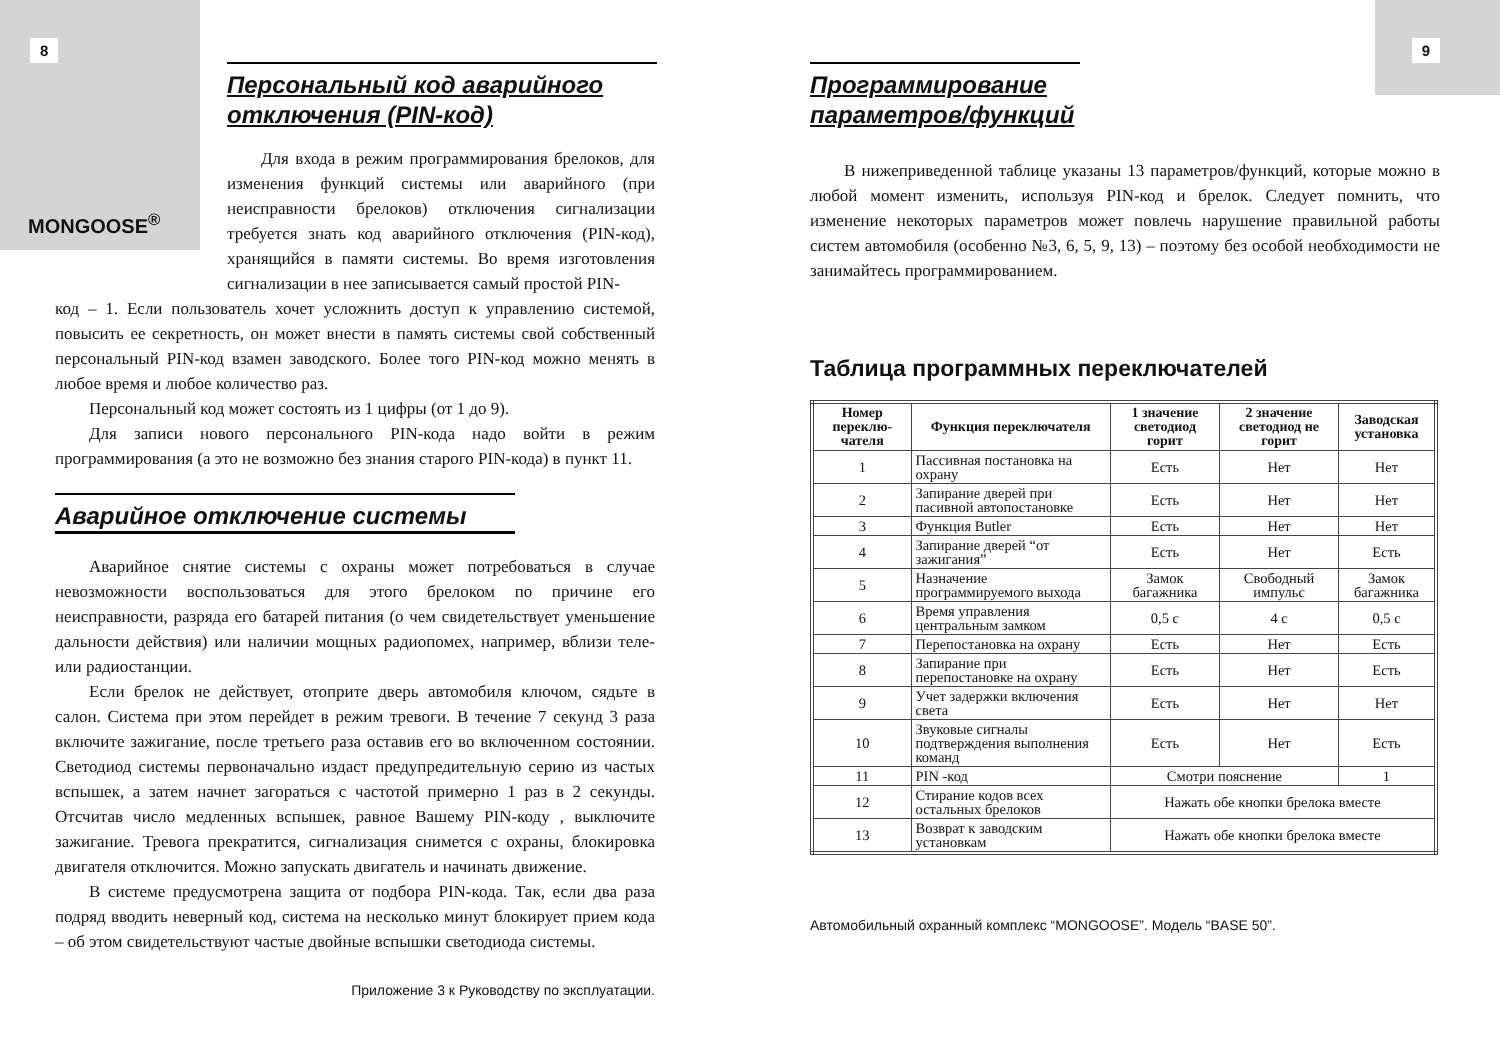8
MONGOOSE<sup>®</sup>
Персональный код аварийного отключения (PIN-код)
Для входа в режим программирования брелоков, для изменения функций системы или аварийного (при неисправности брелоков) отключения сигнализации требуется знать код аварийного отключения (PIN-код), хранящийся в памяти системы. Во время изготовления сигнализации в нее записывается самый простой PIN-
код – 1. Если пользователь хочет усложнить доступ к управлению системой, повысить ее секретность, он может внести в память системы свой собственный персональный PIN-код взамен заводского. Более того PIN-код можно менять в любое время и любое количество раз.
Персональный код может состоять из 1 цифры (от 1 до 9).
Для записи нового персонального PIN-кода надо войти в режим программирования (а это не возможно без знания старого PIN-кода) в пункт 11.
Аварийное отключение системы
Аварийное снятие системы с охраны может потребоваться в случае невозможности воспользоваться для этого брелоком по причине его неисправности, разряда его батарей питания (о чем свидетельствует уменьшение дальности действия) или наличии мощных радиопомех, например, вблизи теле- или радиостанции.
Если брелок не действует, отоприте дверь автомобиля ключом, сядьте в салон. Система при этом перейдет в режим тревоги. В течение 7 секунд 3 раза включите зажигание, после третьего раза оставив его во включенном состоянии. Светодиод системы первоначально издаст предупредительную серию из частых вспышек, а затем начнет загораться с частотой примерно 1 раз в 2 секунды. Отсчитав число медленных вспышек, равное Вашему PIN-коду , выключите зажигание. Тревога прекратится, сигнализация снимется с охраны, блокировка двигателя отключится. Можно запускать двигатель и начинать движение.
В системе предусмотрена защита от подбора PIN-кода. Так, если два раза подряд вводить неверный код, система на несколько минут блокирует прием кода – об этом свидетельствуют частые двойные вспышки светодиода системы.
Приложение 3 к Руководству по эксплуатации.
9
Программирование параметров/функций
В нижеприведенной таблице указаны 13 параметров/функций, которые можно в любой момент изменить, используя PIN-код и брелок. Следует помнить, что изменение некоторых параметров может повлечь нарушение правильной работы систем автомобиля (особенно №3, 6, 5, 9, 13) – поэтому без особой необходимости не занимайтесь программированием.
Таблица программных переключателей
| Номер переклю-чателя | Функция переключателя | 1 значение светодиод горит | 2 значение светодиод не горит | Заводская установка |
| --- | --- | --- | --- | --- |
| 1 | Пассивная постановка на охрану | Есть | Нет | Нет |
| 2 | Запирание дверей при пасивной автопостановке | Есть | Нет | Нет |
| 3 | Функция Butler | Есть | Нет | Нет |
| 4 | Запирание дверей “от зажигания” | Есть | Нет | Есть |
| 5 | Назначение программируемого выхода | Замок багажника | Свободный импульс | Замок багажника |
| 6 | Время управления центральным замком | 0,5 с | 4 с | 0,5 с |
| 7 | Перепостановка на охрану | Есть | Нет | Есть |
| 8 | Запирание при перепостановке на охрану | Есть | Нет | Есть |
| 9 | Учет задержки включения света | Есть | Нет | Нет |
| 10 | Звуковые сигналы подтверждения выполнения команд | Есть | Нет | Есть |
| 11 | PIN -код | Смотри пояснение | | 1 |
| 12 | Стирание кодов всех остальных брелоков | Нажать обе кнопки брелока вместе | | |
| 13 | Возврат к заводским установкам | Нажать обе кнопки брелока вместе | | |
Автомобильный охранный комплекс “MONGOOSE”. Модель “BASE 50”.